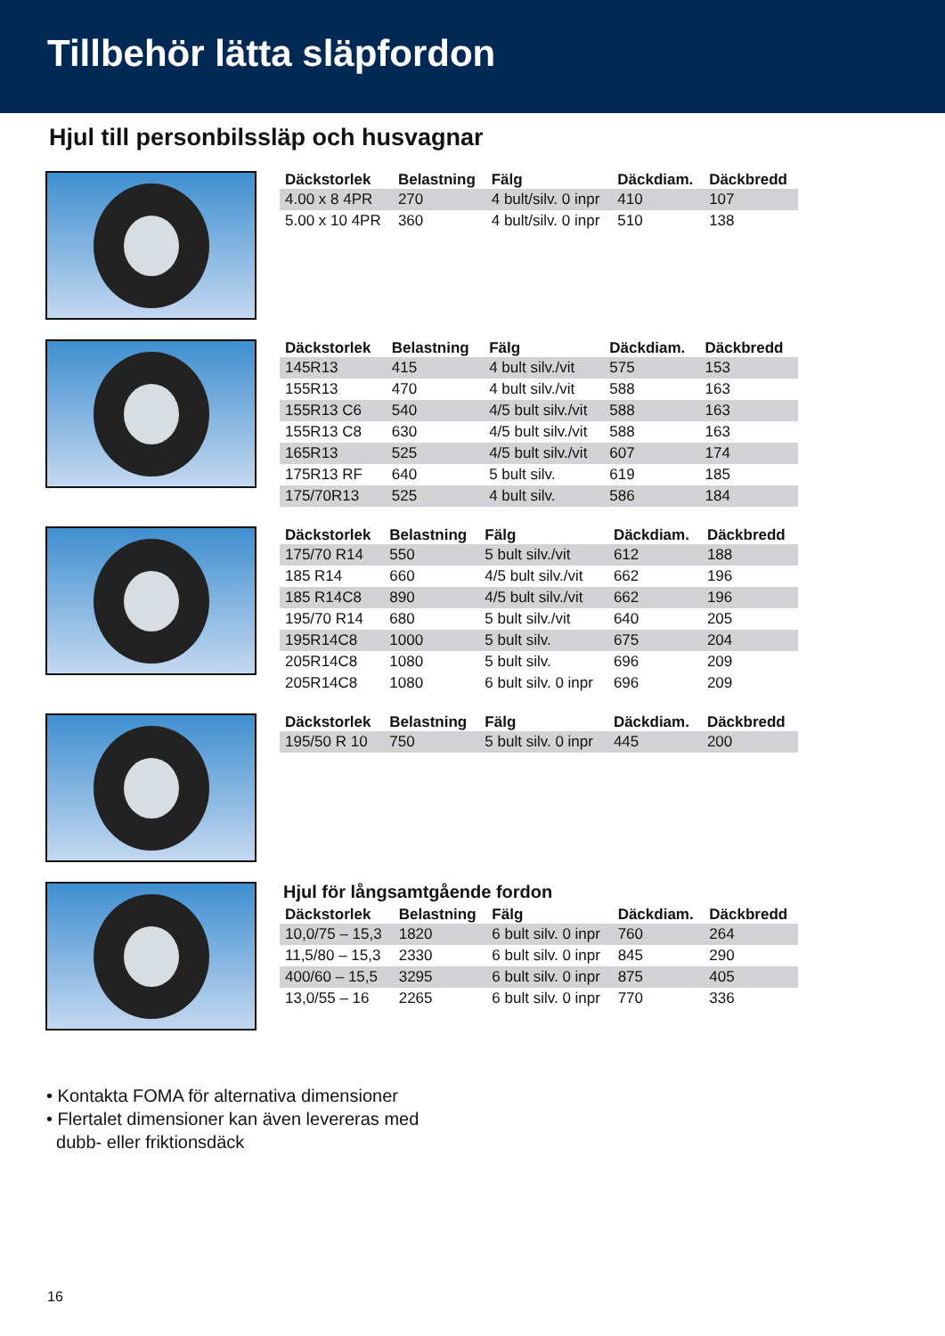Tillbehör lätta släpfordon
Hjul till personbilssläp och husvagnar
| Däckstorlek | Belastning | Fälg | Däckdiam. | Däckbredd |
| --- | --- | --- | --- | --- |
| 4.00 x 8 4PR | 270 | 4 bult/silv. 0 inpr | 410 | 107 |
| 5.00 x 10 4PR | 360 | 4 bult/silv. 0 inpr | 510 | 138 |
| Däckstorlek | Belastning | Fälg | Däckdiam. | Däckbredd |
| --- | --- | --- | --- | --- |
| 145R13 | 415 | 4 bult silv./vit | 575 | 153 |
| 155R13 | 470 | 4 bult silv./vit | 588 | 163 |
| 155R13 C6 | 540 | 4/5 bult silv./vit | 588 | 163 |
| 155R13 C8 | 630 | 4/5 bult silv./vit | 588 | 163 |
| 165R13 | 525 | 4/5 bult silv./vit | 607 | 174 |
| 175R13 RF | 640 | 5 bult silv. | 619 | 185 |
| 175/70R13 | 525 | 4 bult silv. | 586 | 184 |
| Däckstorlek | Belastning | Fälg | Däckdiam. | Däckbredd |
| --- | --- | --- | --- | --- |
| 175/70 R14 | 550 | 5 bult silv./vit | 612 | 188 |
| 185 R14 | 660 | 4/5 bult silv./vit | 662 | 196 |
| 185 R14C8 | 890 | 4/5 bult silv./vit | 662 | 196 |
| 195/70 R14 | 680 | 5 bult silv./vit | 640 | 205 |
| 195R14C8 | 1000 | 5 bult silv. | 675 | 204 |
| 205R14C8 | 1080 | 5 bult silv. | 696 | 209 |
| 205R14C8 | 1080 | 6 bult silv. 0 inpr | 696 | 209 |
| Däckstorlek | Belastning | Fälg | Däckdiam. | Däckbredd |
| --- | --- | --- | --- | --- |
| 195/50 R 10 | 750 | 5 bult silv. 0 inpr | 445 | 200 |
Hjul för långsamtgående fordon
| Däckstorlek | Belastning | Fälg | Däckdiam. | Däckbredd |
| --- | --- | --- | --- | --- |
| 10,0/75 – 15,3 | 1820 | 6 bult silv. 0 inpr | 760 | 264 |
| 11,5/80 – 15,3 | 2330 | 6 bult silv. 0 inpr | 845 | 290 |
| 400/60 – 15,5 | 3295 | 6 bult silv. 0 inpr | 875 | 405 |
| 13,0/55 – 16 | 2265 | 6 bult silv. 0 inpr | 770 | 336 |
• Kontakta FOMA för alternativa dimensioner
• Flertalet dimensioner kan även levereras med
dubb- eller friktionsdäck
16